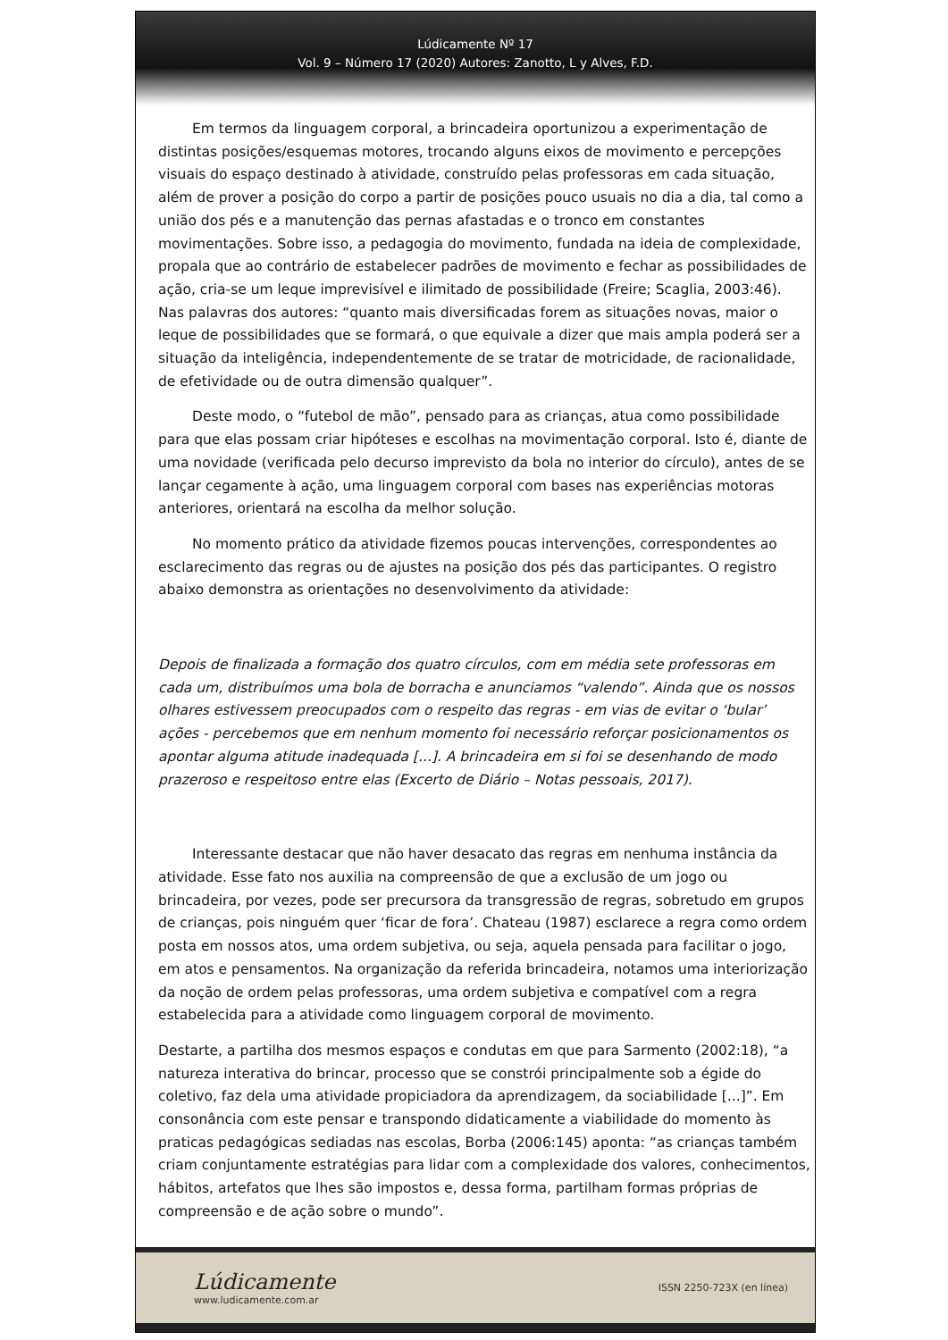Lúdicamente Nº 17
Vol. 9 – Número 17 (2020) Autores: Zanotto, L y Alves, F.D.
Em termos da linguagem corporal, a brincadeira oportunizou a experimentação de distintas posições/esquemas motores, trocando alguns eixos de movimento e percepções visuais do espaço destinado à atividade, construído pelas professoras em cada situação, além de prover a posição do corpo a partir de posições pouco usuais no dia a dia, tal como a união dos pés e a manutenção das pernas afastadas e o tronco em constantes movimentações. Sobre isso, a pedagogia do movimento, fundada na ideia de complexidade, propala que ao contrário de estabelecer padrões de movimento e fechar as possibilidades de ação, cria-se um leque imprevisível e ilimitado de possibilidade (Freire; Scaglia, 2003:46). Nas palavras dos autores: “quanto mais diversificadas forem as situações novas, maior o leque de possibilidades que se formará, o que equivale a dizer que mais ampla poderá ser a situação da inteligência, independentemente de se tratar de motricidade, de racionalidade, de efetividade ou de outra dimensão qualquer”.
Deste modo, o “futebol de mão”, pensado para as crianças, atua como possibilidade para que elas possam criar hipóteses e escolhas na movimentação corporal. Isto é, diante de uma novidade (verificada pelo decurso imprevisto da bola no interior do círculo), antes de se lançar cegamente à ação, uma linguagem corporal com bases nas experiências motoras anteriores, orientará na escolha da melhor solução.
No momento prático da atividade fizemos poucas intervenções, correspondentes ao esclarecimento das regras ou de ajustes na posição dos pés das participantes. O registro abaixo demonstra as orientações no desenvolvimento da atividade:
Depois de finalizada a formação dos quatro círculos, com em média sete professoras em cada um, distribuímos uma bola de borracha e anunciamos “valendo”. Ainda que os nossos olhares estivessem preocupados com o respeito das regras - em vias de evitar o ‘bular’ ações - percebemos que em nenhum momento foi necessário reforçar posicionamentos os apontar alguma atitude inadequada [...]. A brincadeira em si foi se desenhando de modo prazeroso e respeitoso entre elas (Excerto de Diário – Notas pessoais, 2017).
Interessante destacar que não haver desacato das regras em nenhuma instância da atividade. Esse fato nos auxilia na compreensão de que a exclusão de um jogo ou brincadeira, por vezes, pode ser precursora da transgressão de regras, sobretudo em grupos de crianças, pois ninguém quer ‘ficar de fora’. Chateau (1987) esclarece a regra como ordem posta em nossos atos, uma ordem subjetiva, ou seja, aquela pensada para facilitar o jogo, em atos e pensamentos. Na organização da referida brincadeira, notamos uma interiorização da noção de ordem pelas professoras, uma ordem subjetiva e compatível com a regra estabelecida para a atividade como linguagem corporal de movimento.
Destarte, a partilha dos mesmos espaços e condutas em que para Sarmento (2002:18), “a natureza interativa do brincar, processo que se constrói principalmente sob a égide do coletivo, faz dela uma atividade propiciadora da aprendizagem, da sociabilidade [...]”. Em consonância com este pensar e transpondo didaticamente a viabilidade do momento às praticas pedagógicas sediadas nas escolas, Borba (2006:145) aponta: “as crianças também criam conjuntamente estratégias para lidar com a complexidade dos valores, conhecimentos, hábitos, artefatos que lhes são impostos e, dessa forma, partilham formas próprias de compreensão e de ação sobre o mundo”.
Lúdicamente
www.ludicamente.com.ar
ISSN 2250-723X (en línea)